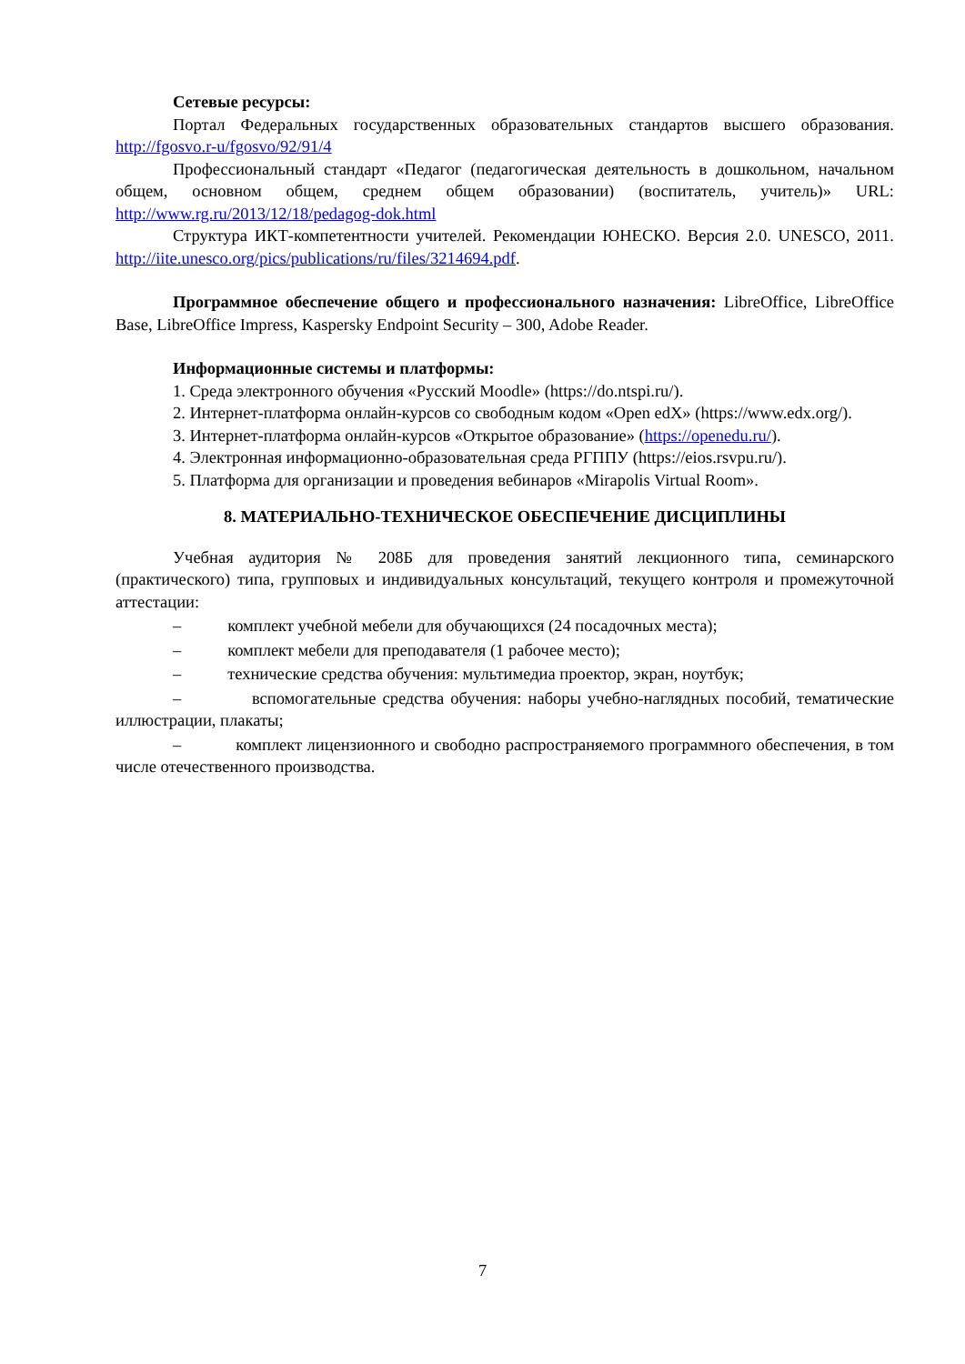Сетевые ресурсы:
Портал Федеральных государственных образовательных стандартов высшего образования. http://fgosvo.r-u/fgosvo/92/91/4
Профессиональный стандарт «Педагог (педагогическая деятельность в дошкольном, начальном общем, основном общем, среднем общем образовании) (воспитатель, учитель)» URL: http://www.rg.ru/2013/12/18/pedagog-dok.html
Структура ИКТ-компетентности учителей. Рекомендации ЮНЕСКО. Версия 2.0. UNESCO, 2011. http://iite.unesco.org/pics/publications/ru/files/3214694.pdf.
Программное обеспечение общего и профессионального назначения: LibreOffice, LibreOffice Base, LibreOffice Impress, Kaspersky Endpoint Security – 300, Adobe Reader.
Информационные системы и платформы:
1. Среда электронного обучения «Русский Moodle» (https://do.ntspi.ru/).
2. Интернет-платформа онлайн-курсов со свободным кодом «Open edX» (https://www.edx.org/).
3. Интернет-платформа онлайн-курсов «Открытое образование» (https://openedu.ru/).
4. Электронная информационно-образовательная среда РГППУ (https://eios.rsvpu.ru/).
5. Платформа для организации и проведения вебинаров «Mirapolis Virtual Room».
8. МАТЕРИАЛЬНО-ТЕХНИЧЕСКОЕ ОБЕСПЕЧЕНИЕ ДИСЦИПЛИНЫ
Учебная аудитория № 208Б для проведения занятий лекционного типа, семинарского (практического) типа, групповых и индивидуальных консультаций, текущего контроля и промежуточной аттестации:
– комплект учебной мебели для обучающихся (24 посадочных места);
– комплект мебели для преподавателя (1 рабочее место);
– технические средства обучения: мультимедиа проектор, экран, ноутбук;
– вспомогательные средства обучения: наборы учебно-наглядных пособий, тематические иллюстрации, плакаты;
– комплект лицензионного и свободно распространяемого программного обеспечения, в том числе отечественного производства.
7